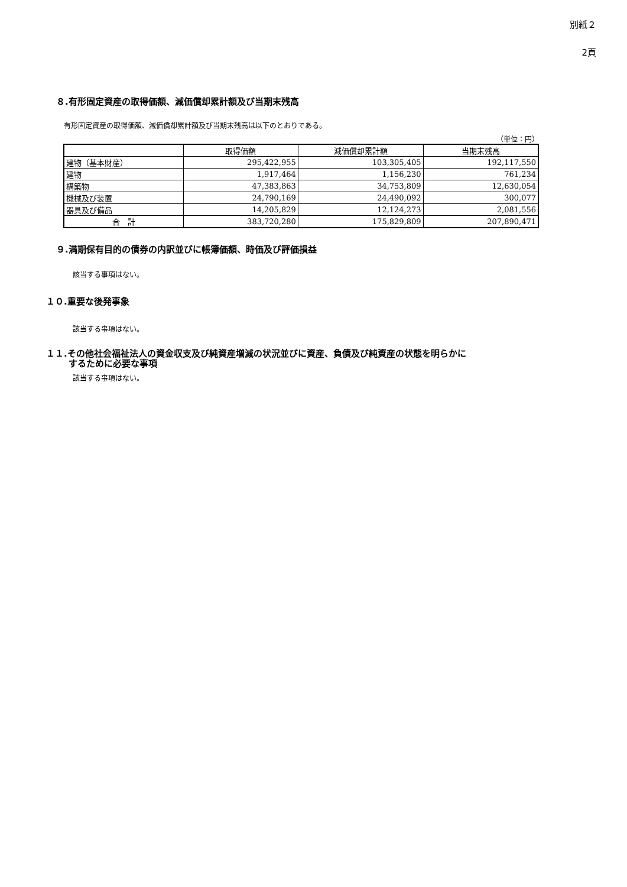別紙２
2頁
８.有形固定資産の取得価額、減価償却累計額及び当期末残高
有形固定資産の取得価額、減価償却累計額及び当期末残高は以下のとおりである。
（単位：円）
| | 取得価額 | 減価償却累計額 | 当期末残高 |
| --- | --- | --- | --- |
| 建物（基本財産） | 295,422,955 | 103,305,405 | 192,117,550 |
| 建物 | 1,917,464 | 1,156,230 | 761,234 |
| 構築物 | 47,383,863 | 34,753,809 | 12,630,054 |
| 機械及び装置 | 24,790,169 | 24,490,092 | 300,077 |
| 器具及び備品 | 14,205,829 | 12,124,273 | 2,081,556 |
| 合 計 | 383,720,280 | 175,829,809 | 207,890,471 |
９.満期保有目的の債券の内訳並びに帳簿価額、時価及び評価損益
該当する事項はない。
１０.重要な後発事象
該当する事項はない。
１１.その他社会福祉法人の資金収支及び純資産増減の状況並びに資産、負債及び純資産の状態を明らかに
するために必要な事項
該当する事項はない。